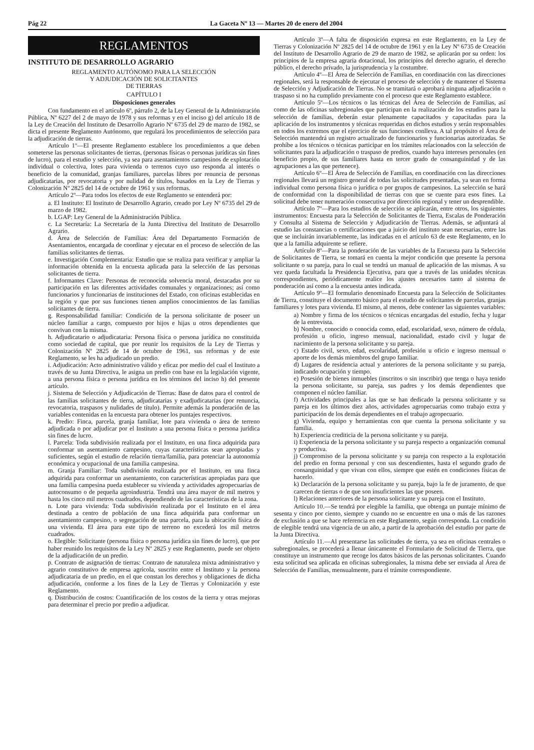Pág 22 La Gaceta Nº 13 — Martes 20 de enero del 2004
REGLAMENTOS
INSTITUTO DE DESARROLLO AGRARIO
REGLAMENTO AUTÓNOMO PARA LA SELECCIÓN
Y ADJUDICACIÓN DE SOLICITANTES
DE TIERRAS
CAPÍTULO I
Disposiciones generales
Con fundamento en el artículo 6º, párrafo 2, de la Ley General de la Administración Pública, Nº 6227 del 2 de mayo de 1978 y sus reformas y en el inciso g) del artículo 18 de la Ley de Creación del Instituto de Desarrollo Agrario Nº 6735 del 29 de marzo de 1982, se dicta el presente Reglamento Autónomo, que regulará los procedimientos de selección para la adjudicación de tierras.
Artículo 1º—El presente Reglamento establece los procedimientos a que deben someterse las personas solicitantes de tierras, (personas físicas o personas jurídicas sin fines de lucro), para el estudio y selección, ya sea para asentamientos campesinos de explotación individual o colectiva, lotes para vivienda o terrenos cuyo uso responda al interés o beneficio de la comunidad, granjas familiares, parcelas libres por renuncia de personas adjudicatarias, por revocatoria y por nulidad de títulos, basados en la Ley de Tierras y Colonización Nº 2825 del 14 de octubre de 1961 y sus reformas.
Artículo 2º—Para todos los efectos de este Reglamento se entenderá por:
a. El Instituto: El Instituto de Desarrollo Agrario, creado por Ley Nº 6735 del 29 de marzo de 1982.
b. LGAP: Ley General de la Administración Pública.
c. La Secretaría: La Secretaría de la Junta Directiva del Instituto de Desarrollo Agrario.
d. Área de Selección de Familias: Área del Departamento Formación de Asentamientos, encargada de coordinar y ejecutar en el proceso de selección de las familias solicitantes de tierras.
e. Investigación Complementaria: Estudio que se realiza para verificar y ampliar la información obtenida en la encuesta aplicada para la selección de las personas solicitantes de tierra.
f. Informantes Clave: Personas de reconocida solvencia moral, destacadas por su participación en las diferentes actividades comunales y organizaciones; así como funcionarios y funcionarias de instituciones del Estado, con oficinas establecidas en la región y que por sus funciones tienen amplios conocimientos de las familias solicitantes de tierra.
g. Responsabilidad familiar: Condición de la persona solicitante de poseer un núcleo familiar a cargo, compuesto por hijos e hijas u otros dependientes que convivan con la misma.
h. Adjudicatario o adjudicataria: Persona física o persona jurídica no constituida como sociedad de capital, que por reunir los requisitos de la Ley de Tierras y Colonización Nº 2825 de 14 de octubre de 1961, sus reformas y de este Reglamento, se les ha adjudicado un predio.
i. Adjudicación: Acto administrativo válido y eficaz por medio del cual el Instituto a través de su Junta Directiva, le asigna un predio con base en la legislación vigente, a una persona física o persona jurídica en los términos del inciso h) del presente artículo.
j. Sistema de Selección y Adjudicación de Tierras: Base de datos para el control de las familias solicitantes de tierra, adjudicatarias y exadjudicatarias (por renuncia, revocatoria, traspasos y nulidades de título). Permite además la ponderación de las variables contenidas en la encuesta para obtener los puntajes respectivos.
k. Predio: Finca, parcela, granja familiar, lote para vivienda o área de terreno adjudicada o por adjudicar por el Instituto a una persona física o persona jurídica sin fines de lucro.
l. Parcela: Toda subdivisión realizada por el Instituto, en una finca adquirida para conformar un asentamiento campesino, cuyas características sean apropiadas y suficientes, según el estudio de relación tierra/familia, para potenciar la autonomía económica y ocupacional de una familia campesina.
m. Granja Familiar: Toda subdivisión realizada por el Instituto, en una finca adquirida para conformar un asentamiento, con características apropiadas para que una familia campesina pueda establecer su vivienda y actividades agropecuarias de autoconsumo o de pequeña agroindustria. Tendrá una área mayor de mil metros y hasta los cinco mil metros cuadrados, dependiendo de las características de la zona.
n. Lote para vivienda: Toda subdivisión realizada por el Instituto en el área destinada a centro de población de una finca adquirida para conformar un asentamiento campesino, o segregación de una parcela, para la ubicación física de una vivienda. El área para este tipo de terreno no excederá los mil metros cuadrados.
o. Elegible: Solicitante (persona física o persona jurídica sin fines de lucro), que por haber reunido los requisitos de la Ley Nº 2825 y este Reglamento, puede ser objeto de la adjudicación de un predio.
p. Contrato de asignación de tierras: Contrato de naturaleza mixta administrativo y agrario constitutivo de empresa agrícola, suscrito entre el Instituto y la persona adjudicataria de un predio, en el que constan los derechos y obligaciones de dicha adjudicación, conforme a los fines de la Ley de Tierras y Colonización y este Reglamento.
q. Distribución de costos: Cuantificación de los costos de la tierra y otras mejoras para determinar el precio por predio a adjudicar.
Artículo 3º—A falta de disposición expresa en este Reglamento, en la Ley de Tierras y Colonización Nº 2825 del 14 de octubre de 1961 y en la Ley Nº 6735 de Creación del Instituto de Desarrollo Agrario de 29 de marzo de 1982, se aplicarán por su orden: los principios de la empresa agraria dotacional, los principios del derecho agrario, el derecho público, el derecho privado, la jurisprudencia y la costumbre.
Artículo 4º—El Área de Selección de Familias, en coordinación con las direcciones regionales, será la responsable de ejecutar el proceso de selección y de mantener el Sistema de Selección y Adjudicación de Tierras. No se tramitará o aprobará ninguna adjudicación o traspaso si no ha cumplido previamente con el proceso que este Reglamento establece.
Artículo 5º—Los técnicos o las técnicas del Área de Selección de Familias, así como de las oficinas subregionales que participan en la realización de los estudios para la selección de familias, deberán estar plenamente capacitados y capacitadas para la aplicación de los instrumentos y técnicas requeridas en dichos estudios y serán responsables en todos los extremos que el ejercicio de sus funciones conlleva. A tal propósito el Área de Selección mantendrá un registro actualizado de funcionarios y funcionarias autorizadas. Se prohíbe a los técnicos o técnicas participar en los trámites relacionados con la selección de solicitantes para la adjudicación o traspaso de predios, cuando haya intereses personales (en beneficio propio, de sus familiares hasta en tercer grado de consanguinidad y de las agrupaciones a las que pertenece).
Artículo 6º—El Área de Selección de Familias, en coordinación con las direcciones regionales llevará un registro general de todas las solicitudes presentadas, ya sean en forma individual como persona física o jurídica o por grupos de campesinos. La selección se hará de conformidad con la disponibilidad de tierras con que se cuente para esos fines. La solicitud debe tener numeración consecutiva por dirección regional y tener un desprendible.
Artículo 7º—Para los estudios de selección se aplicarán, entre otros, los siguientes instrumentos: Encuesta para la Selección de Solicitantes de Tierra, Escalas de Ponderación y Consulta al Sistema de Selección y Adjudicación de Tierras. Además, se adjuntará al estudio las constancias o certificaciones que a juicio del instituto sean necesarias, entre las que se incluirán invariablemente, las indicadas en el artículo 63 de este Reglamento, en lo que a la familia adquirente se refiere.
Artículo 8º—Para la ponderación de las variables de la Encuesta para la Selección de Solicitantes de Tierra, se tomará en cuenta la mejor condición que presente la persona solicitante o su pareja, para lo cual se tendrá un manual de aplicación de las mismas. A su vez queda facultada la Presidencia Ejecutiva, para que a través de las unidades técnicas correspondientes, periódicamente realice los ajustes necesarios tanto al sistema de ponderación así como a la encuesta antes indicada.
Artículo 9º—El formulario denominado Encuesta para la Selección de Solicitantes de Tierra, constituye el documento básico para el estudio de solicitantes de parcelas, granjas familiares y lotes para vivienda. El mismo, al menos, debe contener las siguientes variables:
a) Nombre y firma de los técnicos o técnicas encargadas del estudio, fecha y lugar de la entrevista.
b) Nombre, conocido o conocida como, edad, escolaridad, sexo, número de cédula, profesión u oficio, ingreso mensual, nacionalidad, estado civil y lugar de nacimiento de la persona solicitante y su pareja.
c) Estado civil, sexo, edad, escolaridad, profesión u oficio e ingreso mensual o aporte de los demás miembros del grupo familiar.
d) Lugares de residencia actual y anteriores de la persona solicitante y su pareja, indicando ocupación y tiempo.
e) Posesión de bienes inmuebles (inscritos o sin inscribir) que tenga o haya tenido la persona solicitante, su pareja, sus padres y los demás dependientes que componen el núcleo familiar.
f) Actividades principales a las que se han dedicado la persona solicitante y su pareja en los últimos diez años, actividades agropecuarias como trabajo extra y participación de los demás dependientes en el trabajo agropecuario.
g) Vivienda, equipo y herramientas con que cuenta la persona solicitante y su familia.
h) Experiencia crediticia de la persona solicitante y su pareja.
i) Experiencia de la persona solicitante y su pareja respecto a organización comunal y productiva.
j) Compromiso de la persona solicitante y su pareja con respecto a la explotación del predio en forma personal y con sus descendientes, hasta el segundo grado de consanguinidad y que vivan con ellos, siempre que estén en condiciones físicas de hacerlo.
k) Declaración de la persona solicitante y su pareja, bajo la fe de juramento, de que carecen de tierras o de que son insuficientes las que poseen.
l) Relaciones anteriores de la persona solicitante y su pareja con el Instituto.
Artículo 10.—Se tendrá por elegible la familia, que obtenga un puntaje mínimo de sesenta y cinco por ciento, siempre y cuando no se encuentre en una o más de las razones de exclusión a que se hace referencia en este Reglamento, según corresponda. La condición de elegible tendrá una vigencia de un año, a partir de la aprobación del estudio por parte de la Junta Directiva.
Artículo 11.—Al presentarse las solicitudes de tierra, ya sea en oficinas centrales o subregionales, se procederá a llenar únicamente el Formulario de Solicitud de Tierra, que constituye un instrumento que recoge los datos básicos de las personas solicitantes. Cuando esta solicitud sea aplicada en oficinas subregionales, la misma debe ser enviada al Área de Selección de Familias, mensualmente, para el trámite correspondiente.